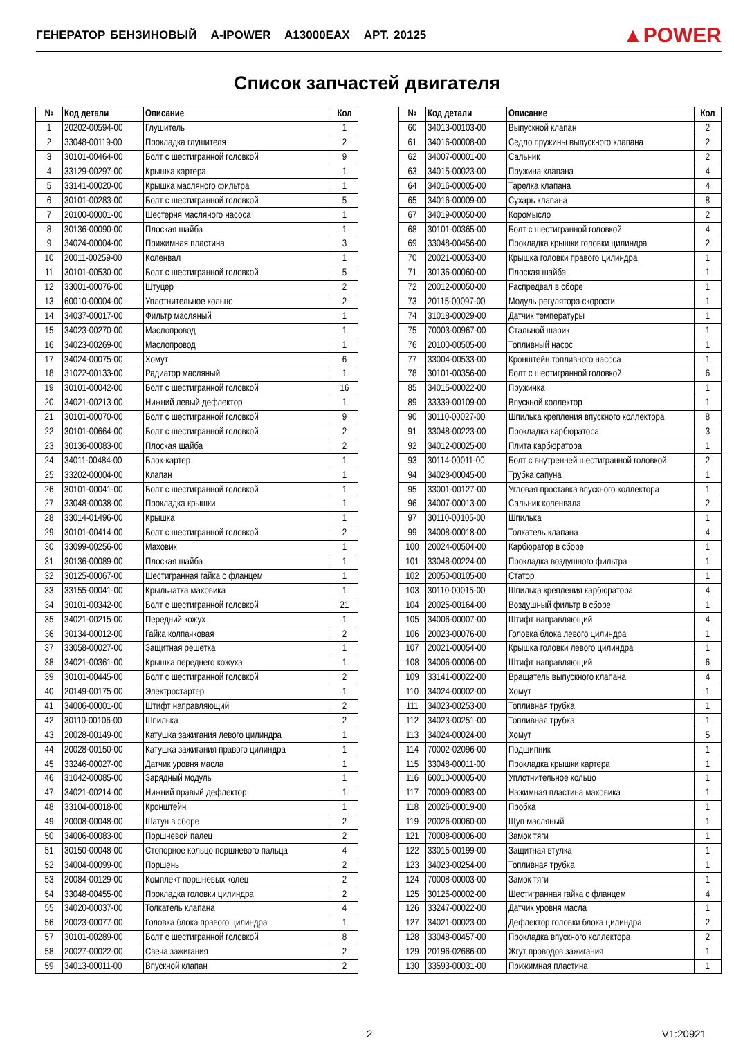ГЕНЕРАТОР БЕНЗИНОВЫЙ A-IPOWER A13000EAX АРТ. 20125
▲POWER
Список запчастей двигателя
| № | Код детали | Описание | Кол |
| --- | --- | --- | --- |
| 1 | 20202-00594-00 | Глушитель | 1 |
| 2 | 33048-00119-00 | Прокладка глушителя | 2 |
| 3 | 30101-00464-00 | Болт с шестигранной головкой | 9 |
| 4 | 33129-00297-00 | Крышка картера | 1 |
| 5 | 33141-00020-00 | Крышка масляного фильтра | 1 |
| 6 | 30101-00283-00 | Болт с шестигранной головкой | 5 |
| 7 | 20100-00001-00 | Шестерня масляного насоса | 1 |
| 8 | 30136-00090-00 | Плоская шайба | 1 |
| 9 | 34024-00004-00 | Прижимная пластина | 3 |
| 10 | 20011-00259-00 | Коленвал | 1 |
| 11 | 30101-00530-00 | Болт с шестигранной головкой | 5 |
| 12 | 33001-00076-00 | Штуцер | 2 |
| 13 | 60010-00004-00 | Уплотнительное кольцо | 2 |
| 14 | 34037-00017-00 | Фильтр масляный | 1 |
| 15 | 34023-00270-00 | Маслопровод | 1 |
| 16 | 34023-00269-00 | Маслопровод | 1 |
| 17 | 34024-00075-00 | Хомут | 6 |
| 18 | 31022-00133-00 | Радиатор масляный | 1 |
| 19 | 30101-00042-00 | Болт с шестигранной головкой | 16 |
| 20 | 34021-00213-00 | Нижний левый дефлектор | 1 |
| 21 | 30101-00070-00 | Болт с шестигранной головкой | 9 |
| 22 | 30101-00664-00 | Болт с шестигранной головкой | 2 |
| 23 | 30136-00083-00 | Плоская шайба | 2 |
| 24 | 34011-00484-00 | Блок-картер | 1 |
| 25 | 33202-00004-00 | Клапан | 1 |
| 26 | 30101-00041-00 | Болт с шестигранной головкой | 1 |
| 27 | 33048-00038-00 | Прокладка крышки | 1 |
| 28 | 33014-01496-00 | Крышка | 1 |
| 29 | 30101-00414-00 | Болт с шестигранной головкой | 2 |
| 30 | 33099-00256-00 | Маховик | 1 |
| 31 | 30136-00089-00 | Плоская шайба | 1 |
| 32 | 30125-00067-00 | Шестигранная гайка с фланцем | 1 |
| 33 | 33155-00041-00 | Крыльчатка маховика | 1 |
| 34 | 30101-00342-00 | Болт с шестигранной головкой | 21 |
| 35 | 34021-00215-00 | Передний кожух | 1 |
| 36 | 30134-00012-00 | Гайка колпачковая | 2 |
| 37 | 33058-00027-00 | Защитная решетка | 1 |
| 38 | 34021-00361-00 | Крышка переднего кожуха | 1 |
| 39 | 30101-00445-00 | Болт с шестигранной головкой | 2 |
| 40 | 20149-00175-00 | Электростартер | 1 |
| 41 | 34006-00001-00 | Штифт направляющий | 2 |
| 42 | 30110-00106-00 | Шпилька | 2 |
| 43 | 20028-00149-00 | Катушка зажигания левого цилиндра | 1 |
| 44 | 20028-00150-00 | Катушка зажигания правого цилиндра | 1 |
| 45 | 33246-00027-00 | Датчик уровня масла | 1 |
| 46 | 31042-00085-00 | Зарядный модуль | 1 |
| 47 | 34021-00214-00 | Нижний правый дефлектор | 1 |
| 48 | 33104-00018-00 | Кронштейн | 1 |
| 49 | 20008-00048-00 | Шатун в сборе | 2 |
| 50 | 34006-00083-00 | Поршневой палец | 2 |
| 51 | 30150-00048-00 | Стопорное кольцо поршневого пальца | 4 |
| 52 | 34004-00099-00 | Поршень | 2 |
| 53 | 20084-00129-00 | Комплект поршневых колец | 2 |
| 54 | 33048-00455-00 | Прокладка головки цилиндра | 2 |
| 55 | 34020-00037-00 | Толкатель клапана | 4 |
| 56 | 20023-00077-00 | Головка блока правого цилиндра | 1 |
| 57 | 30101-00289-00 | Болт с шестигранной головкой | 8 |
| 58 | 20027-00022-00 | Свеча зажигания | 2 |
| 59 | 34013-00011-00 | Впускной клапан | 2 |
| № | Код детали | Описание | Кол |
| --- | --- | --- | --- |
| 60 | 34013-00103-00 | Выпускной клапан | 2 |
| 61 | 34016-00008-00 | Седло пружины выпускного клапана | 2 |
| 62 | 34007-00001-00 | Сальник | 2 |
| 63 | 34015-00023-00 | Пружина клапана | 4 |
| 64 | 34016-00005-00 | Тарелка клапана | 4 |
| 65 | 34016-00009-00 | Сухарь клапана | 8 |
| 67 | 34019-00050-00 | Коромысло | 2 |
| 68 | 30101-00365-00 | Болт с шестигранной головкой | 4 |
| 69 | 33048-00456-00 | Прокладка крышки головки цилиндра | 2 |
| 70 | 20021-00053-00 | Крышка головки правого цилиндра | 1 |
| 71 | 30136-00060-00 | Плоская шайба | 1 |
| 72 | 20012-00050-00 | Распредвал в сборе | 1 |
| 73 | 20115-00097-00 | Модуль регулятора скорости | 1 |
| 74 | 31018-00029-00 | Датчик температуры | 1 |
| 75 | 70003-00967-00 | Стальной шарик | 1 |
| 76 | 20100-00505-00 | Топливный насос | 1 |
| 77 | 33004-00533-00 | Кронштейн топливного насоса | 1 |
| 78 | 30101-00356-00 | Болт с шестигранной головкой | 6 |
| 85 | 34015-00022-00 | Пружинка | 1 |
| 89 | 33339-00109-00 | Впускной коллектор | 1 |
| 90 | 30110-00027-00 | Шпилька крепления впускного коллектора | 8 |
| 91 | 33048-00223-00 | Прокладка карбюратора | 3 |
| 92 | 34012-00025-00 | Плита карбюратора | 1 |
| 93 | 30114-00011-00 | Болт с внутренней шестигранной головкой | 2 |
| 94 | 34028-00045-00 | Трубка сапуна | 1 |
| 95 | 33001-00127-00 | Угловая проставка впускного коллектора | 1 |
| 96 | 34007-00013-00 | Сальник коленвала | 2 |
| 97 | 30110-00105-00 | Шпилька | 1 |
| 99 | 34008-00018-00 | Толкатель клапана | 4 |
| 100 | 20024-00504-00 | Карбюратор в сборе | 1 |
| 101 | 33048-00224-00 | Прокладка воздушного фильтра | 1 |
| 102 | 20050-00105-00 | Статор | 1 |
| 103 | 30110-00015-00 | Шпилька крепления карбюратора | 4 |
| 104 | 20025-00164-00 | Воздушный фильтр в сборе | 1 |
| 105 | 34006-00007-00 | Штифт направляющий | 4 |
| 106 | 20023-00076-00 | Головка блока левого цилиндра | 1 |
| 107 | 20021-00054-00 | Крышка головки левого цилиндра | 1 |
| 108 | 34006-00006-00 | Штифт направляющий | 6 |
| 109 | 33141-00022-00 | Вращатель выпускного клапана | 4 |
| 110 | 34024-00002-00 | Хомут | 1 |
| 111 | 34023-00253-00 | Топливная трубка | 1 |
| 112 | 34023-00251-00 | Топливная трубка | 1 |
| 113 | 34024-00024-00 | Хомут | 5 |
| 114 | 70002-02096-00 | Подшипник | 1 |
| 115 | 33048-00011-00 | Прокладка крышки картера | 1 |
| 116 | 60010-00005-00 | Уплотнительное кольцо | 1 |
| 117 | 70009-00083-00 | Нажимная пластина маховика | 1 |
| 118 | 20026-00019-00 | Пробка | 1 |
| 119 | 20026-00060-00 | Щуп масляный | 1 |
| 121 | 70008-00006-00 | Замок тяги | 1 |
| 122 | 33015-00199-00 | Защитная втулка | 1 |
| 123 | 34023-00254-00 | Топливная трубка | 1 |
| 124 | 70008-00003-00 | Замок тяги | 1 |
| 125 | 30125-00002-00 | Шестигранная гайка с фланцем | 4 |
| 126 | 33247-00022-00 | Датчик уровня масла | 1 |
| 127 | 34021-00023-00 | Дефлектор головки блока цилиндра | 2 |
| 128 | 33048-00457-00 | Прокладка впускного коллектора | 2 |
| 129 | 20196-02686-00 | Жгут проводов зажигания | 1 |
| 130 | 33593-00031-00 | Прижимная пластина | 1 |
2 V1:20921